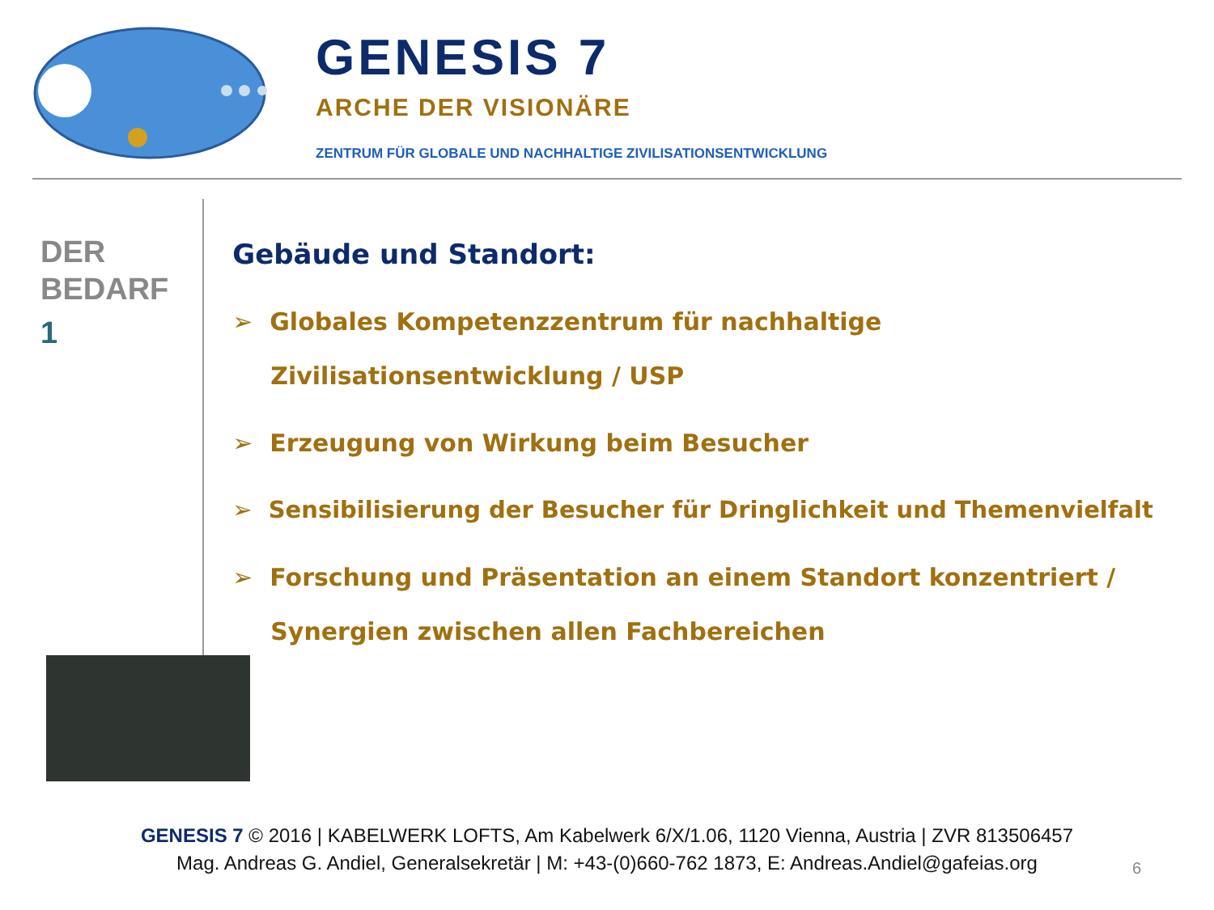GENESIS 7
ARCHE DER VISIONÄRE
ZENTRUM FÜR GLOBALE UND NACHHALTIGE ZIVILISATIONSENTWICKLUNG
DER
BEDARF
1
Gebäude und Standort:
➢ Globales Kompetenzzentrum für nachhaltige Zivilisationsentwicklung / USP
➢ Erzeugung von Wirkung beim Besucher
➢ Sensibilisierung der Besucher für Dringlichkeit und Themenvielfalt
➢ Forschung und Präsentation an einem Standort konzentriert / Synergien zwischen allen Fachbereichen
GENESIS 7 © 2016 | KABELWERK LOFTS, Am Kabelwerk 6/X/1.06, 1120 Vienna, Austria | ZVR 813506457
Mag. Andreas G. Andiel, Generalsekretär | M: +43-(0)660-762 1873, E: Andreas.Andiel@gafeias.org
6